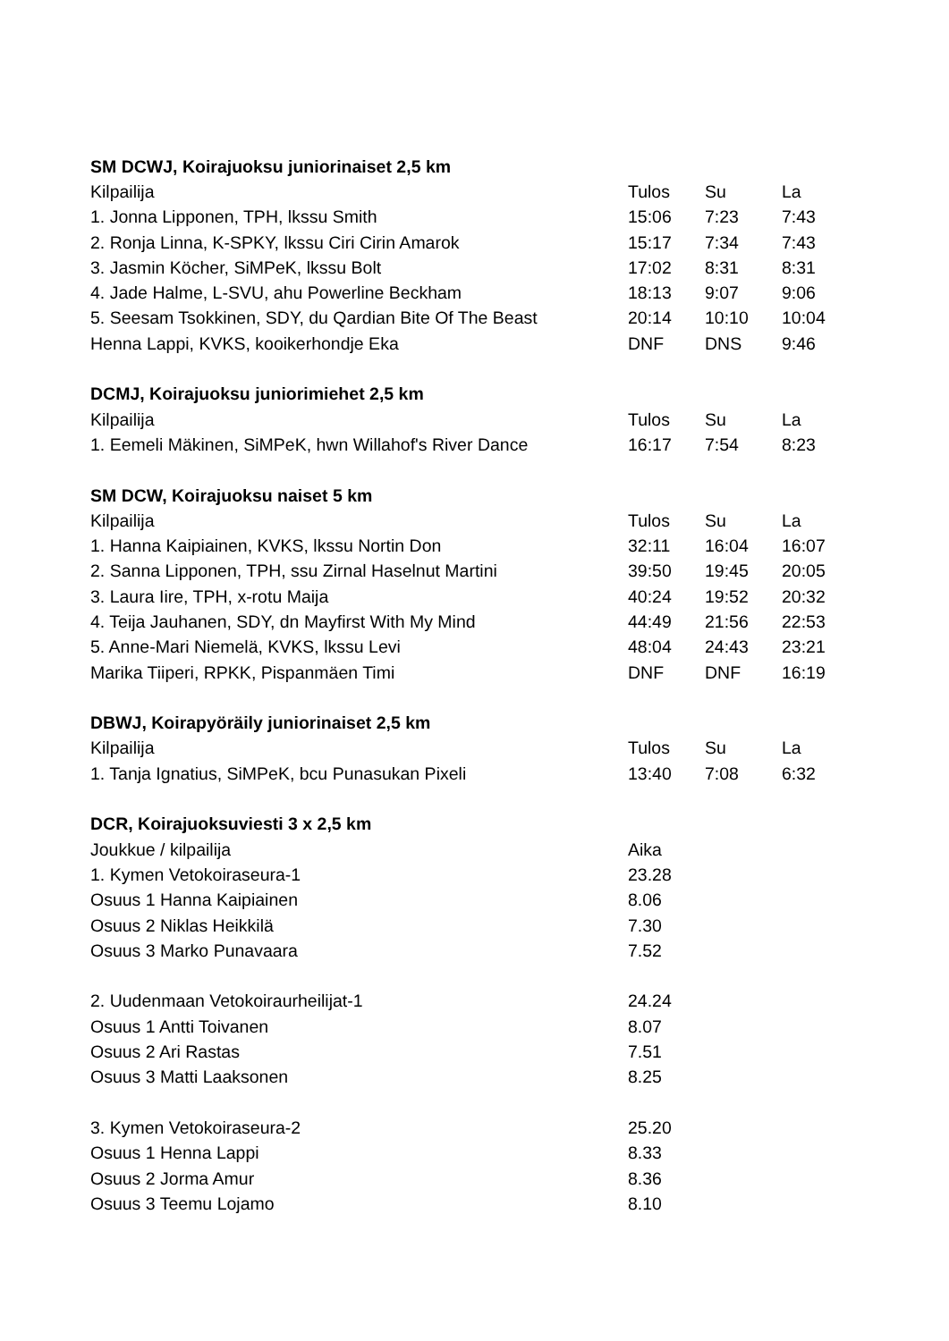| SM DCWJ, Koirajuoksu juniorinaiset 2,5 km | | | |
| --- | --- | --- | --- |
| Kilpailija | Tulos | Su | La |
| 1. Jonna Lipponen, TPH, lkssu Smith | 15:06 | 7:23 | 7:43 |
| 2. Ronja Linna, K-SPKY, lkssu Ciri Cirin Amarok | 15:17 | 7:34 | 7:43 |
| 3. Jasmin Köcher, SiMPeK, lkssu Bolt | 17:02 | 8:31 | 8:31 |
| 4. Jade Halme, L-SVU, ahu Powerline Beckham | 18:13 | 9:07 | 9:06 |
| 5. Seesam Tsokkinen, SDY, du Qardian Bite Of The Beast | 20:14 | 10:10 | 10:04 |
| Henna Lappi, KVKS, kooikerhondje Eka | DNF | DNS | 9:46 |
| DCMJ, Koirajuoksu juniorimiehet 2,5 km | | | |
| Kilpailija | Tulos | Su | La |
| 1. Eemeli Mäkinen, SiMPeK, hwn Willahof's River Dance | 16:17 | 7:54 | 8:23 |
| SM DCW, Koirajuoksu naiset 5 km | | | |
| Kilpailija | Tulos | Su | La |
| 1. Hanna Kaipiainen, KVKS, lkssu Nortin Don | 32:11 | 16:04 | 16:07 |
| 2. Sanna Lipponen, TPH, ssu Zirnal Haselnut Martini | 39:50 | 19:45 | 20:05 |
| 3. Laura Iire, TPH, x-rotu Maija | 40:24 | 19:52 | 20:32 |
| 4. Teija Jauhanen, SDY, dn Mayfirst With My Mind | 44:49 | 21:56 | 22:53 |
| 5. Anne-Mari Niemelä, KVKS, lkssu Levi | 48:04 | 24:43 | 23:21 |
| Marika Tiiperi, RPKK, Pispanmäen Timi | DNF | DNF | 16:19 |
| DBWJ, Koirapyöräily juniorinaiset 2,5 km | | | |
| Kilpailija | Tulos | Su | La |
| 1. Tanja Ignatius, SiMPeK, bcu Punasukan Pixeli | 13:40 | 7:08 | 6:32 |
| DCR, Koirajuoksuviesti 3 x 2,5 km | | | |
| Joukkue / kilpailija | Aika | | |
| 1. Kymen Vetokoiraseura-1 | 23.28 | | |
| Osuus 1 Hanna Kaipiainen | 8.06 | | |
| Osuus 2 Niklas Heikkilä | 7.30 | | |
| Osuus 3 Marko Punavaara | 7.52 | | |
| 2. Uudenmaan Vetokoiraurheilijat-1 | 24.24 | | |
| Osuus 1 Antti Toivanen | 8.07 | | |
| Osuus 2 Ari Rastas | 7.51 | | |
| Osuus 3 Matti Laaksonen | 8.25 | | |
| 3. Kymen Vetokoiraseura-2 | 25.20 | | |
| Osuus 1 Henna Lappi | 8.33 | | |
| Osuus 2 Jorma Amur | 8.36 | | |
| Osuus 3 Teemu Lojamo | 8.10 | | |